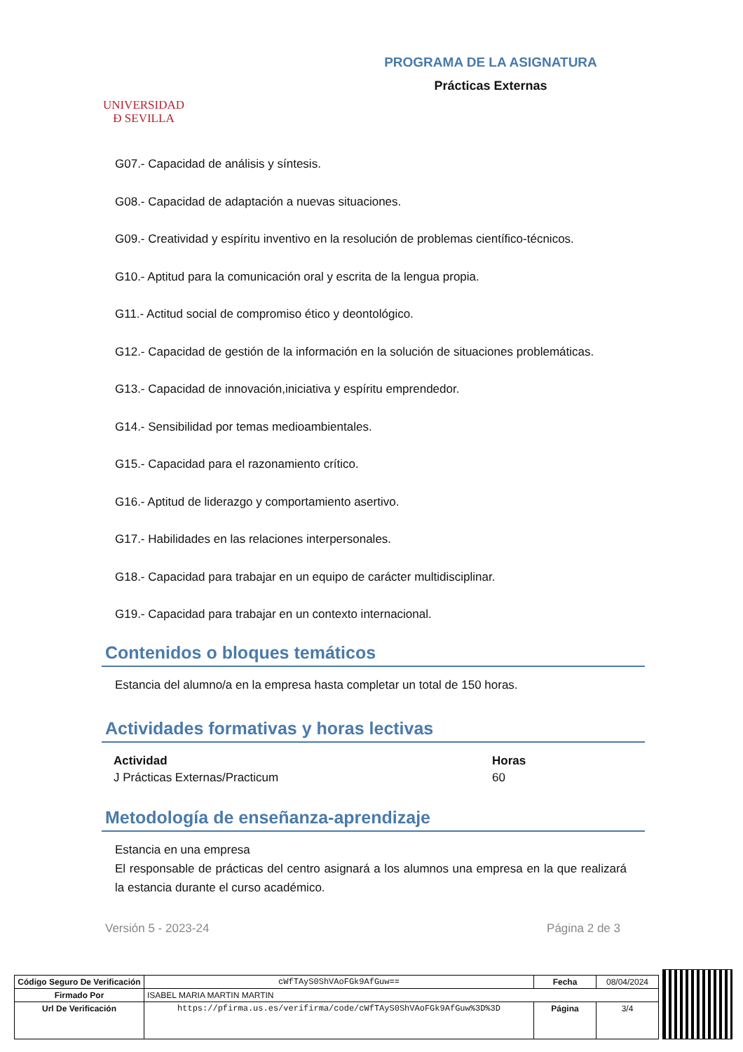UNIVERSIDAD
Ð SEVILLA
PROGRAMA DE LA ASIGNATURA
Prácticas Externas
G07.- Capacidad de análisis y síntesis.
G08.- Capacidad de adaptación a nuevas situaciones.
G09.- Creatividad y espíritu inventivo en la resolución de problemas científico-técnicos.
G10.- Aptitud para la comunicación oral y escrita de la lengua propia.
G11.- Actitud social de compromiso ético y deontológico.
G12.- Capacidad de gestión de la información en la solución de situaciones problemáticas.
G13.- Capacidad de innovación,iniciativa y espíritu emprendedor.
G14.- Sensibilidad por temas medioambientales.
G15.- Capacidad para el razonamiento crítico.
G16.- Aptitud de liderazgo y comportamiento asertivo.
G17.- Habilidades en las relaciones interpersonales.
G18.- Capacidad para trabajar en un equipo de carácter multidisciplinar.
G19.- Capacidad para trabajar en un contexto internacional.
Contenidos o bloques temáticos
Estancia del alumno/a en la empresa hasta completar un total de 150 horas.
Actividades formativas y horas lectivas
| Actividad | Horas |
| --- | --- |
| J Prácticas Externas/Practicum | 60 |
Metodología de enseñanza-aprendizaje
Estancia en una empresa
El responsable de prácticas del centro asignará a los alumnos una empresa en la que realizará la estancia durante el curso académico.
Versión 5 - 2023-24 Página 2 de 3
| Código Seguro De Verificación | cWfTAyS0ShVAoFGk9AfGuw== | Fecha | 08/04/2024 |
| Firmado Por | ISABEL MARIA MARTIN MARTIN | | |
| Url De Verificación | https://pfirma.us.es/verifirma/code/cWfTAyS0ShVAoFGk9AfGuw%3D%3D | Página | 3/4 |